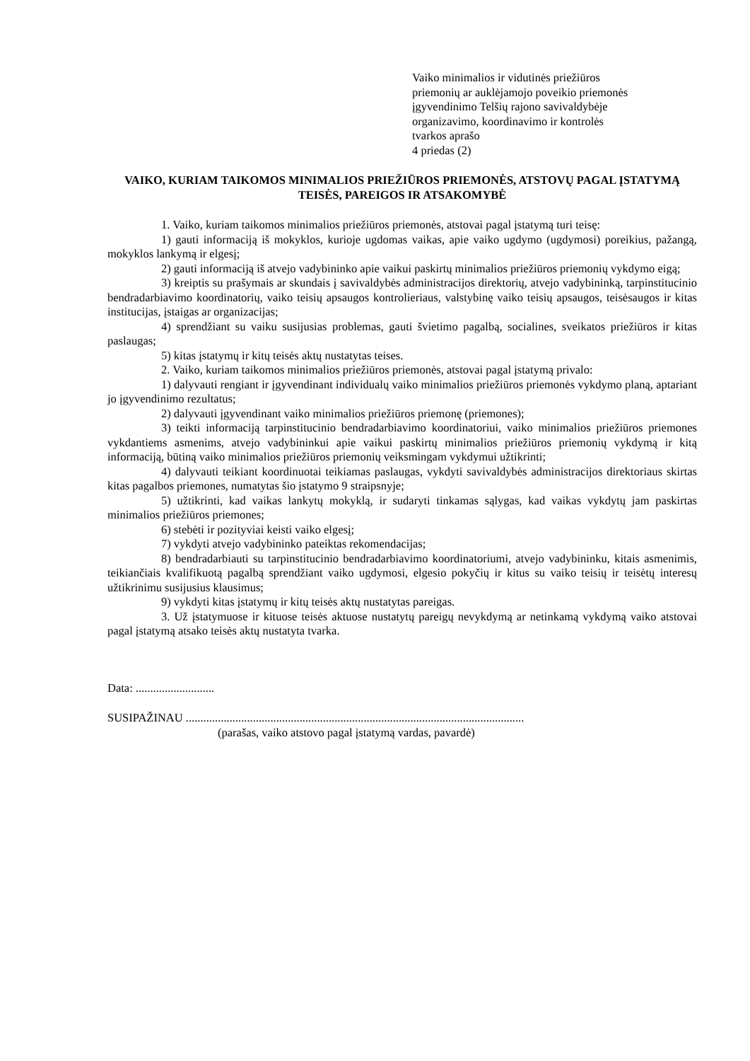Vaiko minimalios ir vidutinės priežiūros
priemonių ar auklėjamojo poveikio priemonės
įgyvendinimo Telšių rajono savivaldybėje
organizavimo, koordinavimo ir kontrolės
tvarkos aprašo
4 priedas (2)
VAIKO, KURIAM TAIKOMOS MINIMALIOS PRIEŽIŪROS PRIEMONĖS, ATSTOVŲ PAGAL ĮSTATYMĄ TEISĖS, PAREIGOS IR ATSAKOMYBĖ
1. Vaiko, kuriam taikomos minimalios priežiūros priemonės, atstovai pagal įstatymą turi teisę:
1) gauti informaciją iš mokyklos, kurioje ugdomas vaikas, apie vaiko ugdymo (ugdymosi) poreikius, pažangą, mokyklos lankymą ir elgesį;
2) gauti informaciją iš atvejo vadybininko apie vaikui paskirtų minimalios priežiūros priemonių vykdymo eigą;
3) kreiptis su prašymais ar skundais į savivaldybės administracijos direktorių, atvejo vadybininką, tarpinstitucinio bendradarbiavimo koordinatorių, vaiko teisių apsaugos kontrolieriaus, valstybinę vaiko teisių apsaugos, teisėsaugos ir kitas institucijas, įstaigas ar organizacijas;
4) sprendžiant su vaiku susijusias problemas, gauti švietimo pagalbą, socialines, sveikatos priežiūros ir kitas paslaugas;
5) kitas įstatymų ir kitų teisės aktų nustatytas teises.
2. Vaiko, kuriam taikomos minimalios priežiūros priemonės, atstovai pagal įstatymą privalo:
1) dalyvauti rengiant ir įgyvendinant individualų vaiko minimalios priežiūros priemonės vykdymo planą, aptariant jo įgyvendinimo rezultatus;
2) dalyvauti įgyvendinant vaiko minimalios priežiūros priemonę (priemones);
3) teikti informaciją tarpinstitucinio bendradarbiavimo koordinatoriui, vaiko minimalios priežiūros priemones vykdantiems asmenims, atvejo vadybininkui apie vaikui paskirtų minimalios priežiūros priemonių vykdymą ir kitą informaciją, būtiną vaiko minimalios priežiūros priemonių veiksmingam vykdymui užtikrinti;
4) dalyvauti teikiant koordinuotai teikiamas paslaugas, vykdyti savivaldybės administracijos direktoriaus skirtas kitas pagalbos priemones, numatytas šio įstatymo 9 straipsnyje;
5) užtikrinti, kad vaikas lankytų mokyklą, ir sudaryti tinkamas sąlygas, kad vaikas vykdytų jam paskirtas minimalios priežiūros priemones;
6) stebėti ir pozityviai keisti vaiko elgesį;
7) vykdyti atvejo vadybininko pateiktas rekomendacijas;
8) bendradarbiauti su tarpinstitucinio bendradarbiavimo koordinatoriumi, atvejo vadybininku, kitais asmenimis, teikiančiais kvalifikuotą pagalbą sprendžiant vaiko ugdymosi, elgesio pokyčių ir kitus su vaiko teisių ir teisėtų interesų užtikrinimu susijusius klausimus;
9) vykdyti kitas įstatymų ir kitų teisės aktų nustatytas pareigas.
3. Už įstatymuose ir kituose teisės aktuose nustatytų pareigų nevykdymą ar netinkamą vykdymą vaiko atstovai pagal įstatymą atsako teisės aktų nustatyta tvarka.
Data: ...........................
SUSIPAŽINAU ....................................................................................................................
(parašas, vaiko atstovo pagal įstatymą vardas, pavardė)